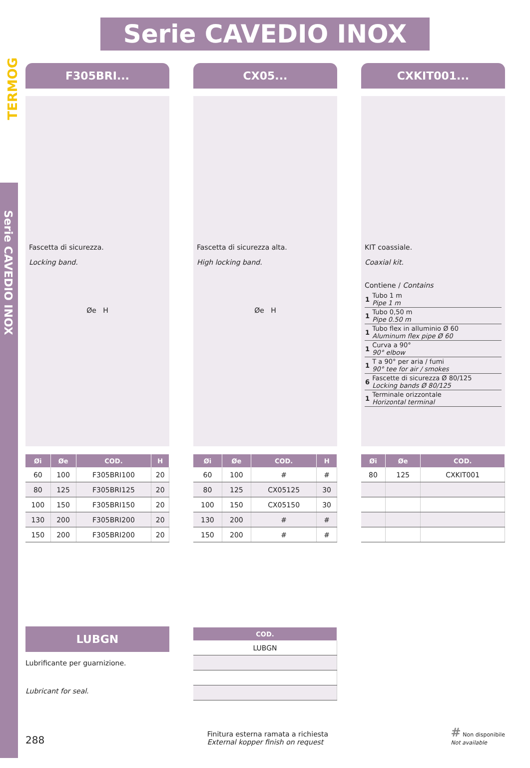TERMOG
Serie CAVEDIO INOX
Serie CAVEDIO INOX
F305BRI...
Fascetta di sicurezza.
Locking band.
Øe H
| Øi | Øe | COD. | H |
| --- | --- | --- | --- |
| 60 | 100 | F305BRI100 | 20 |
| 80 | 125 | F305BRI125 | 20 |
| 100 | 150 | F305BRI150 | 20 |
| 130 | 200 | F305BRI200 | 20 |
| 150 | 200 | F305BRI200 | 20 |
CX05...
Fascetta di sicurezza alta.
High locking band.
Øe H
| Øi | Øe | COD. | H |
| --- | --- | --- | --- |
| 60 | 100 | # | # |
| 80 | 125 | CX05125 | 30 |
| 100 | 150 | CX05150 | 30 |
| 130 | 200 | # | # |
| 150 | 200 | # | # |
CXKIT001...
KIT coassiale.
Coaxial kit.
Contiene / Contains
| 1 | Tubo 1 m Pipe 1 m |
| 1 | Tubo 0,50 m Pipe 0.50 m |
| 1 | Tubo flex in alluminio Ø 60 Aluminum flex pipe Ø 60 |
| 1 | Curva a 90° 90° elbow |
| 1 | T a 90° per aria / fumi 90° tee for air / smokes |
| 6 | Fascette di sicurezza Ø 80/125 Locking bands Ø 80/125 |
| 1 | Terminale orizzontale Horizontal terminal |
| Øi | Øe | COD. |
| --- | --- | --- |
| 80 | 125 | CXKIT001 |
LUBGN
Lubrificante per guarnizione.
Lubricant for seal.
| COD. |
| --- |
| LUBGN |
288
Finitura esterna ramata a richiesta
External kopper finish on request
# Non disponibile
Not available